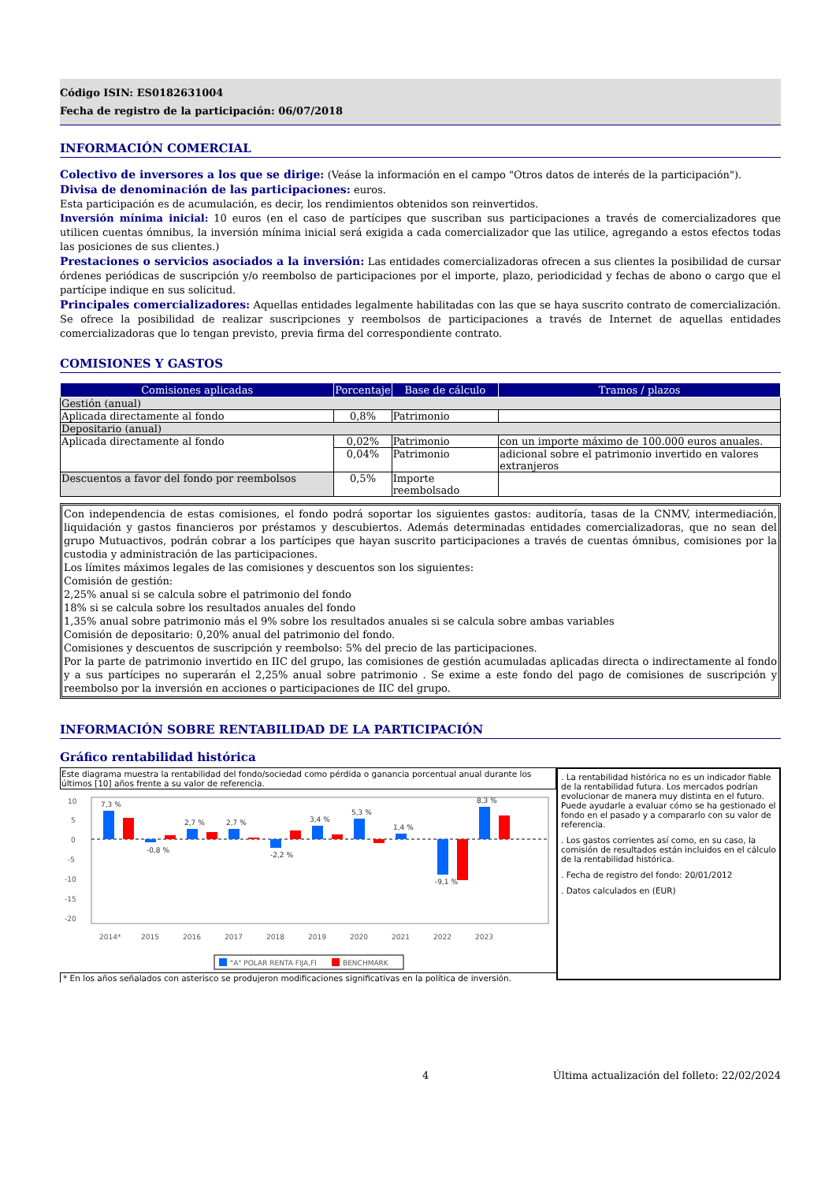Código ISIN: ES0182631004
Fecha de registro de la participación: 06/07/2018
INFORMACIÓN COMERCIAL
Colectivo de inversores a los que se dirige: (Veáse la información en el campo "Otros datos de interés de la participación").
Divisa de denominación de las participaciones: euros.
Esta participación es de acumulación, es decir, los rendimientos obtenidos son reinvertidos.
Inversión mínima inicial: 10 euros (en el caso de partícipes que suscriban sus participaciones a través de comercializadores que utilicen cuentas ómnibus, la inversión mínima inicial será exigida a cada comercializador que las utilice, agregando a estos efectos todas las posiciones de sus clientes.)
Prestaciones o servicios asociados a la inversión: Las entidades comercializadoras ofrecen a sus clientes la posibilidad de cursar órdenes periódicas de suscripción y/o reembolso de participaciones por el importe, plazo, periodicidad y fechas de abono o cargo que el partícipe indique en sus solicitud.
Principales comercializadores: Aquellas entidades legalmente habilitadas con las que se haya suscrito contrato de comercialización. Se ofrece la posibilidad de realizar suscripciones y reembolsos de participaciones a través de Internet de aquellas entidades comercializadoras que lo tengan previsto, previa firma del correspondiente contrato.
COMISIONES Y GASTOS
| Comisiones aplicadas | Porcentaje | Base de cálculo | Tramos / plazos |
| --- | --- | --- | --- |
| Gestión (anual) | | | |
| Aplicada directamente al fondo | 0,8% | Patrimonio | |
| Depositario (anual) | | | |
| Aplicada directamente al fondo | 0,02% | Patrimonio | con un importe máximo de 100.000 euros anuales. |
| | 0,04% | Patrimonio | adicional sobre el patrimonio invertido en valores extranjeros |
| Descuentos a favor del fondo por reembolsos | 0,5% | Importe reembolsado | |
Con independencia de estas comisiones, el fondo podrá soportar los siguientes gastos: auditoría, tasas de la CNMV, intermediación, liquidación y gastos financieros por préstamos y descubiertos. Además determinadas entidades comercializadoras, que no sean del grupo Mutuactivos, podrán cobrar a los partícipes que hayan suscrito participaciones a través de cuentas ómnibus, comisiones por la custodia y administración de las participaciones.
Los límites máximos legales de las comisiones y descuentos son los siguientes:
Comisión de gestión:
2,25% anual si se calcula sobre el patrimonio del fondo
18% si se calcula sobre los resultados anuales del fondo
1,35% anual sobre patrimonio más el 9% sobre los resultados anuales si se calcula sobre ambas variables
Comisión de depositario: 0,20% anual del patrimonio del fondo.
Comisiones y descuentos de suscripción y reembolso: 5% del precio de las participaciones.
Por la parte de patrimonio invertido en IIC del grupo, las comisiones de gestión acumuladas aplicadas directa o indirectamente al fondo y a sus partícipes no superarán el 2,25% anual sobre patrimonio . Se exime a este fondo del pago de comisiones de suscripción y reembolso por la inversión en acciones o participaciones de IIC del grupo.
INFORMACIÓN SOBRE RENTABILIDAD DE LA PARTICIPACIÓN
Gráfico rentabilidad histórica
Este diagrama muestra la rentabilidad del fondo/sociedad como pérdida o ganancia porcentual anual durante los últimos [10] años frente a su valor de referencia.
10
5
0
-5
-10
-15
-20
7,3 %
-0,8 %
2,7 %
2,7 %
-2,2 %
3,4 %
5,3 %
1,4 %
-9,1 %
8,3 %
2014*
2015
2016
2017
2018
2019
2020
2021
2022
2023
"A" POLAR RENTA FIJA,FI
BENCHMARK
* En los años señalados con asterisco se produjeron modificaciones significativas en la política de inversión.
. La rentabilidad histórica no es un indicador fiable de la rentabilidad futura. Los mercados podrían evolucionar de manera muy distinta en el futuro. Puede ayudarle a evaluar cómo se ha gestionado el fondo en el pasado y a compararlo con su valor de referencia.
. Los gastos corrientes así como, en su caso, la comisión de resultados están incluidos en el cálculo de la rentabilidad histórica.
. Fecha de registro del fondo: 20/01/2012
. Datos calculados en (EUR)
4 Última actualización del folleto: 22/02/2024